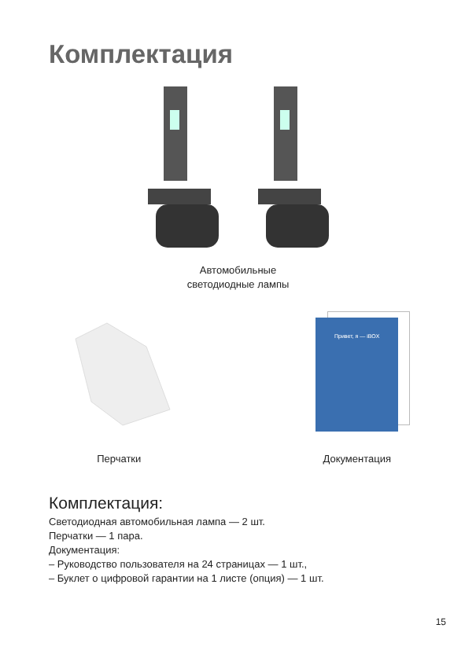Комплектация
Автомобильные
светодиодные лампы
Перчатки
Привет, я — iBOX
Документация
Комплектация:
Светодиодная автомобильная лампа — 2 шт.
Перчатки — 1 пара.
Документация:
– Руководство пользователя на 24 страницах — 1 шт.,
– Буклет о цифровой гарантии на 1 листе (опция) — 1 шт.
15